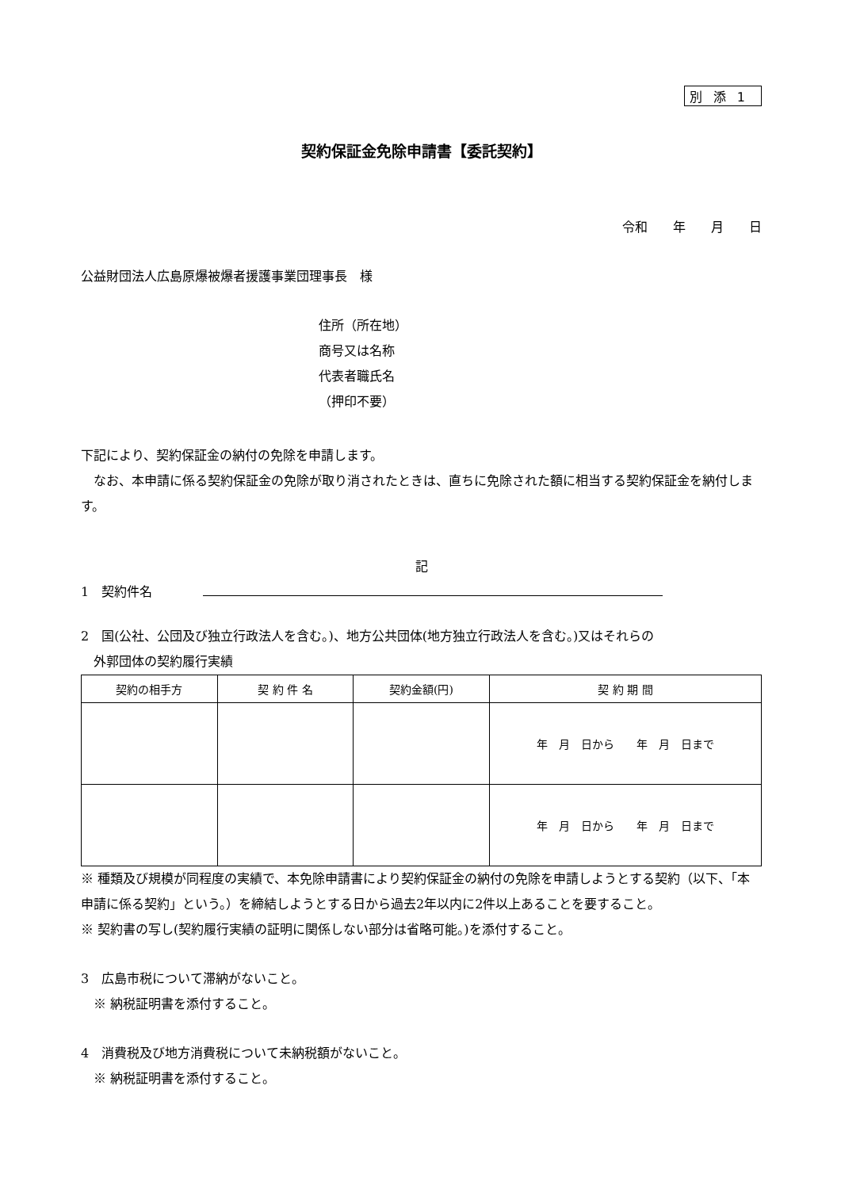別添1
契約保証金免除申請書【委託契約】
令和　　年　　月　　日
公益財団法人広島原爆被爆者援護事業団理事長　様
住所（所在地）
商号又は名称
代表者職氏名
（押印不要）
下記により、契約保証金の納付の免除を申請します。
　なお、本申請に係る契約保証金の免除が取り消されたときは、直ちに免除された額に相当する契約保証金を納付します。
記
1　契約件名　　　　
2　国(公社、公団及び独立行政法人を含む。)、地方公共団体(地方独立行政法人を含む。)又はそれらの
　外郭団体の契約履行実績
| 契約の相手方 | 契 約 件 名 | 契約金額(円) | 契 約 期 間 |
| --- | --- | --- | --- |
| | | | 年 月 日から 年 月 日まで |
| | | | 年 月 日から 年 月 日まで |
※ 種類及び規模が同程度の実績で、本免除申請書により契約保証金の納付の免除を申請しようとする契約（以下、「本申請に係る契約」という。）を締結しようとする日から過去2年以内に2件以上あることを要すること。
※ 契約書の写し(契約履行実績の証明に関係しない部分は省略可能。)を添付すること。
3　広島市税について滞納がないこと。
　※ 納税証明書を添付すること。
4　消費税及び地方消費税について未納税額がないこと。
　※ 納税証明書を添付すること。